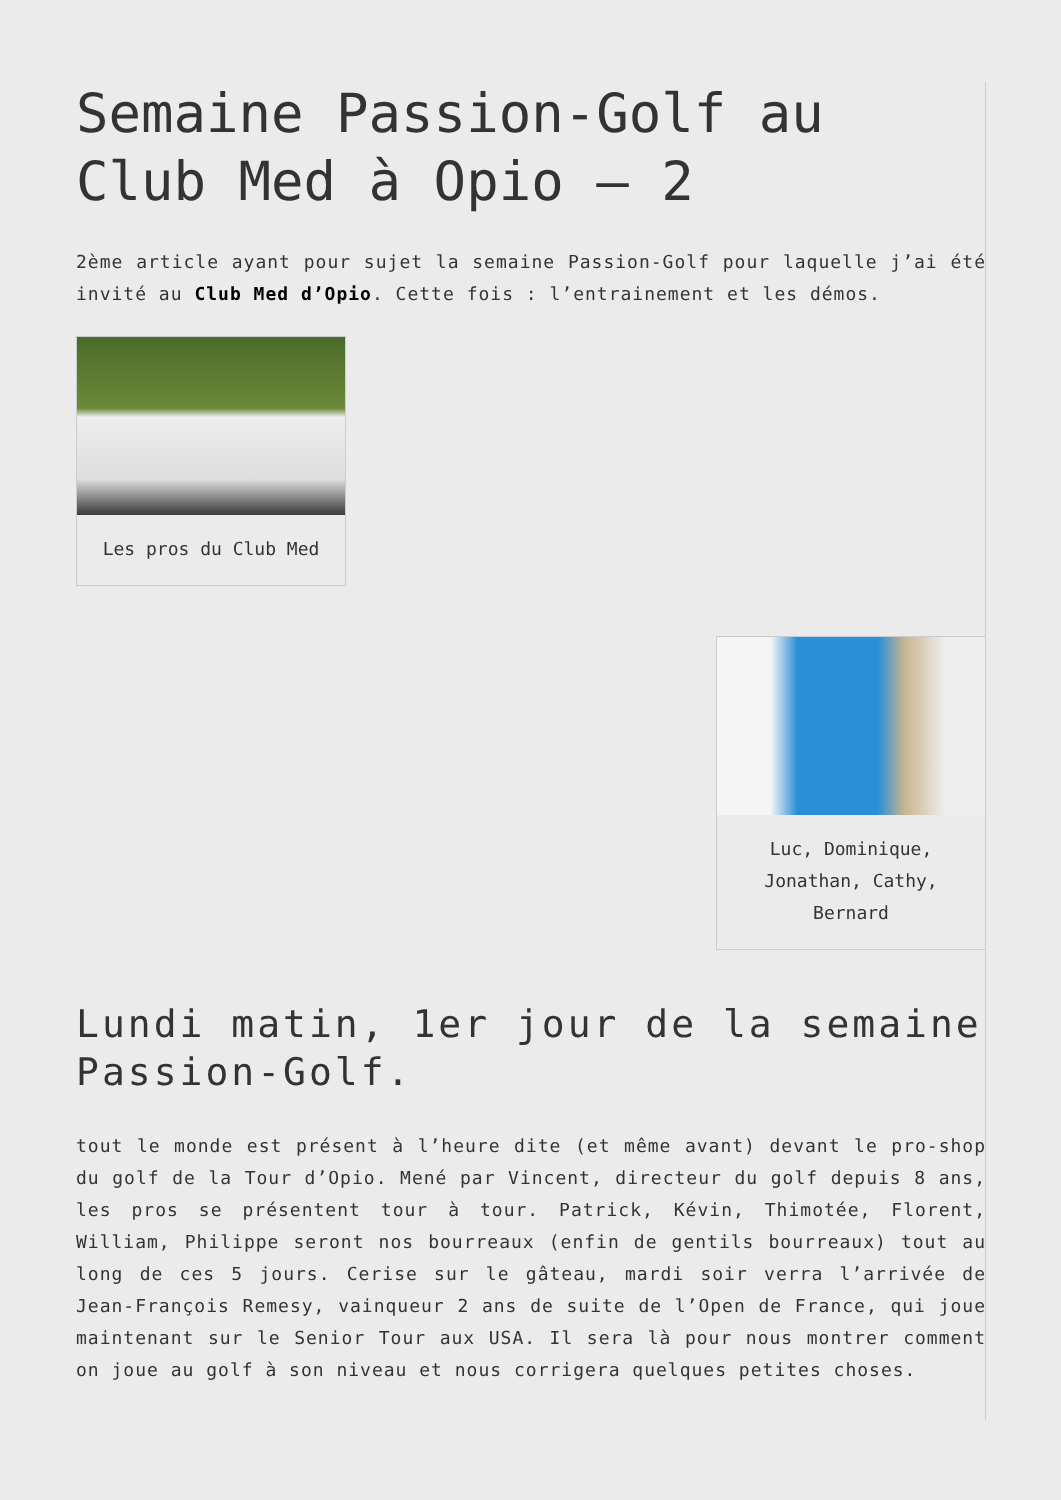Semaine Passion-Golf au Club Med à Opio – 2
2ème article ayant pour sujet la semaine Passion-Golf pour laquelle j’ai été invité au Club Med d’Opio. Cette fois : l’entrainement et les démos.
Les pros du Club Med
Luc, Dominique, Jonathan, Cathy, Bernard
Lundi matin, 1er jour de la semaine Passion-Golf.
tout le monde est présent à l’heure dite (et même avant) devant le pro-shop du golf de la Tour d’Opio. Mené par Vincent, directeur du golf depuis 8 ans, les pros se présentent tour à tour. Patrick, Kévin, Thimotée, Florent, William, Philippe seront nos bourreaux (enfin de gentils bourreaux) tout au long de ces 5 jours. Cerise sur le gâteau, mardi soir verra l’arrivée de Jean-François Remesy, vainqueur 2 ans de suite de l’Open de France, qui joue maintenant sur le Senior Tour aux USA. Il sera là pour nous montrer comment on joue au golf à son niveau et nous corrigera quelques petites choses.